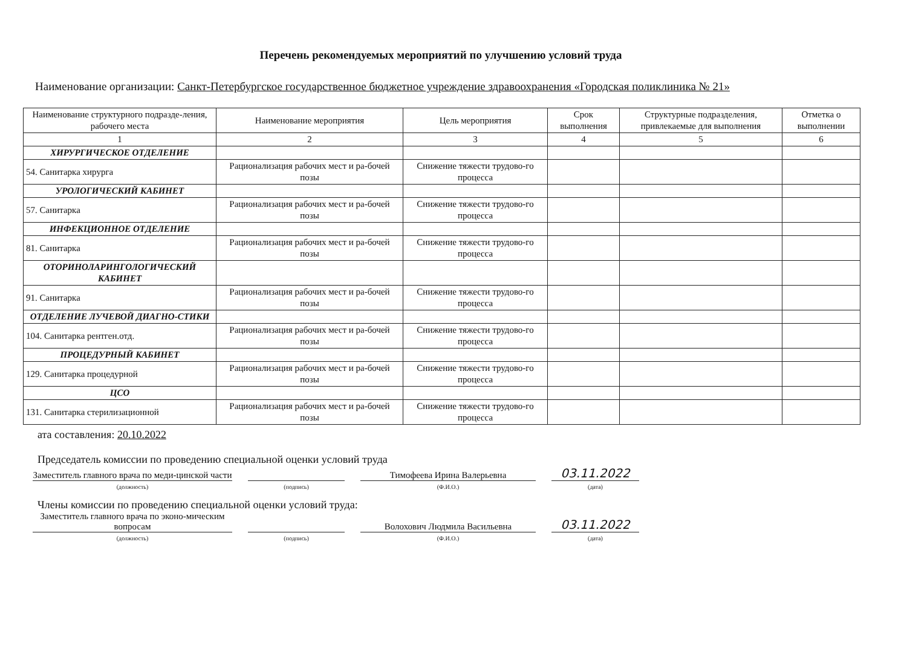Перечень рекомендуемых мероприятий по улучшению условий труда
Наименование организации: Санкт-Петербургское государственное бюджетное учреждение здравоохранения «Городская поликлиника № 21»
| Наименование структурного подразде-ления, рабочего места | Наименование мероприятия | Цель мероприятия | Срок выполнения | Структурные подразделения, привлекаемые для выполнения | Отметка о выполнении |
| --- | --- | --- | --- | --- | --- |
| 1 | 2 | 3 | 4 | 5 | 6 |
| ХИРУРГИЧЕСКОЕ ОТДЕЛЕНИЕ | | | | | |
| 54. Санитарка хирурга | Рационализация рабочих мест и ра-бочей позы | Снижение тяжести трудово-го процесса | | | |
| УРОЛОГИЧЕСКИЙ КАБИНЕТ | | | | | |
| 57. Санитарка | Рационализация рабочих мест и ра-бочей позы | Снижение тяжести трудово-го процесса | | | |
| ИНФЕКЦИОННОЕ ОТДЕЛЕНИЕ | | | | | |
| 81. Санитарка | Рационализация рабочих мест и ра-бочей позы | Снижение тяжести трудово-го процесса | | | |
| ОТОРИНОЛАРИНГОЛОГИЧЕСКИЙ КАБИНЕТ | | | | | |
| 91. Санитарка | Рационализация рабочих мест и ра-бочей позы | Снижение тяжести трудово-го процесса | | | |
| ОТДЕЛЕНИЕ ЛУЧЕВОЙ ДИАГНО-СТИКИ | | | | | |
| 104. Санитарка рентген.отд. | Рационализация рабочих мест и ра-бочей позы | Снижение тяжести трудово-го процесса | | | |
| ПРОЦЕДУРНЫЙ КАБИНЕТ | | | | | |
| 129. Санитарка процедурной | Рационализация рабочих мест и ра-бочей позы | Снижение тяжести трудово-го процесса | | | |
| ЦСО | | | | | |
| 131. Санитарка стерилизационной | Рационализация рабочих мест и ра-бочей позы | Снижение тяжести трудово-го процесса | | | |
ата составления: 20.10.2022
Председатель комиссии по проведению специальной оценки условий труда
Заместитель главного врача по меди-цинской части
(должность)
(подпись)
Тимофеева Ирина Валерьевна
(Ф.И.О.)
03.11.2022
(дата)
Члены комиссии по проведению специальной оценки условий труда:
Заместитель главного врача по эконо-мическим вопросам
(должность)
(подпись)
Волохович Людмила Васильевна
(Ф.И.О.)
03.11.2022
(дата)